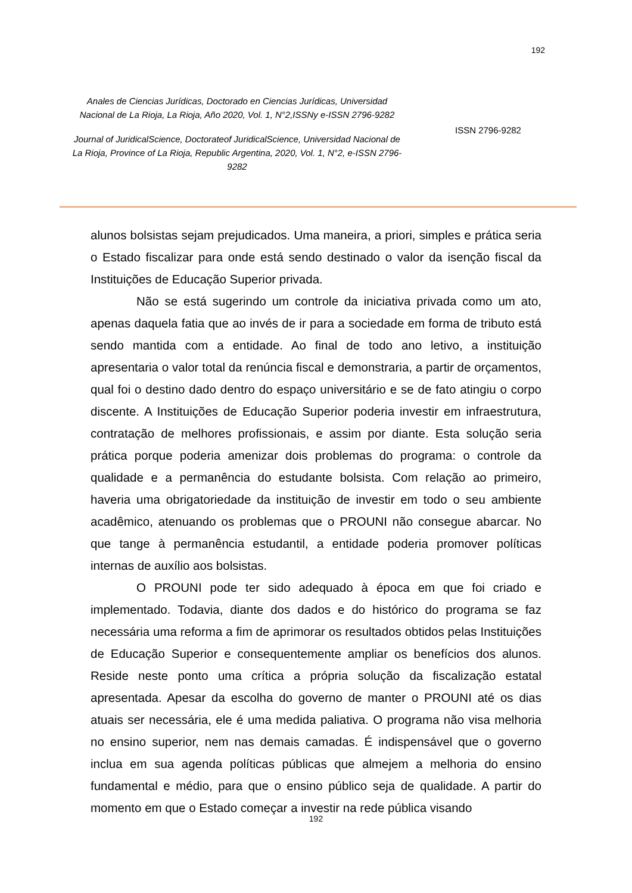192
Anales de Ciencias Jurídicas, Doctorado en Ciencias Jurídicas, Universidad Nacional de La Rioja, La Rioja, Año 2020, Vol. 1, N°2,ISSNy e-ISSN 2796-9282
Journal of JuridicalScience, Doctorateof JuridicalScience, Universidad Nacional de La Rioja, Province of La Rioja, Republic Argentina, 2020, Vol. 1, N°2, e-ISSN 2796-9282
ISSN 2796-9282
alunos bolsistas sejam prejudicados. Uma maneira, a priori, simples e prática seria o Estado fiscalizar para onde está sendo destinado o valor da isenção fiscal da Instituições de Educação Superior privada.
Não se está sugerindo um controle da iniciativa privada como um ato, apenas daquela fatia que ao invés de ir para a sociedade em forma de tributo está sendo mantida com a entidade. Ao final de todo ano letivo, a instituição apresentaria o valor total da renúncia fiscal e demonstraria, a partir de orçamentos, qual foi o destino dado dentro do espaço universitário e se de fato atingiu o corpo discente. A Instituições de Educação Superior poderia investir em infraestrutura, contratação de melhores profissionais, e assim por diante. Esta solução seria prática porque poderia amenizar dois problemas do programa: o controle da qualidade e a permanência do estudante bolsista. Com relação ao primeiro, haveria uma obrigatoriedade da instituição de investir em todo o seu ambiente acadêmico, atenuando os problemas que o PROUNI não consegue abarcar. No que tange à permanência estudantil, a entidade poderia promover políticas internas de auxílio aos bolsistas.
O PROUNI pode ter sido adequado à época em que foi criado e implementado. Todavia, diante dos dados e do histórico do programa se faz necessária uma reforma a fim de aprimorar os resultados obtidos pelas Instituições de Educação Superior e consequentemente ampliar os benefícios dos alunos. Reside neste ponto uma crítica a própria solução da fiscalização estatal apresentada. Apesar da escolha do governo de manter o PROUNI até os dias atuais ser necessária, ele é uma medida paliativa. O programa não visa melhoria no ensino superior, nem nas demais camadas. É indispensável que o governo inclua em sua agenda políticas públicas que almejem a melhoria do ensino fundamental e médio, para que o ensino público seja de qualidade. A partir do momento em que o Estado começar a investir na rede pública visando
192